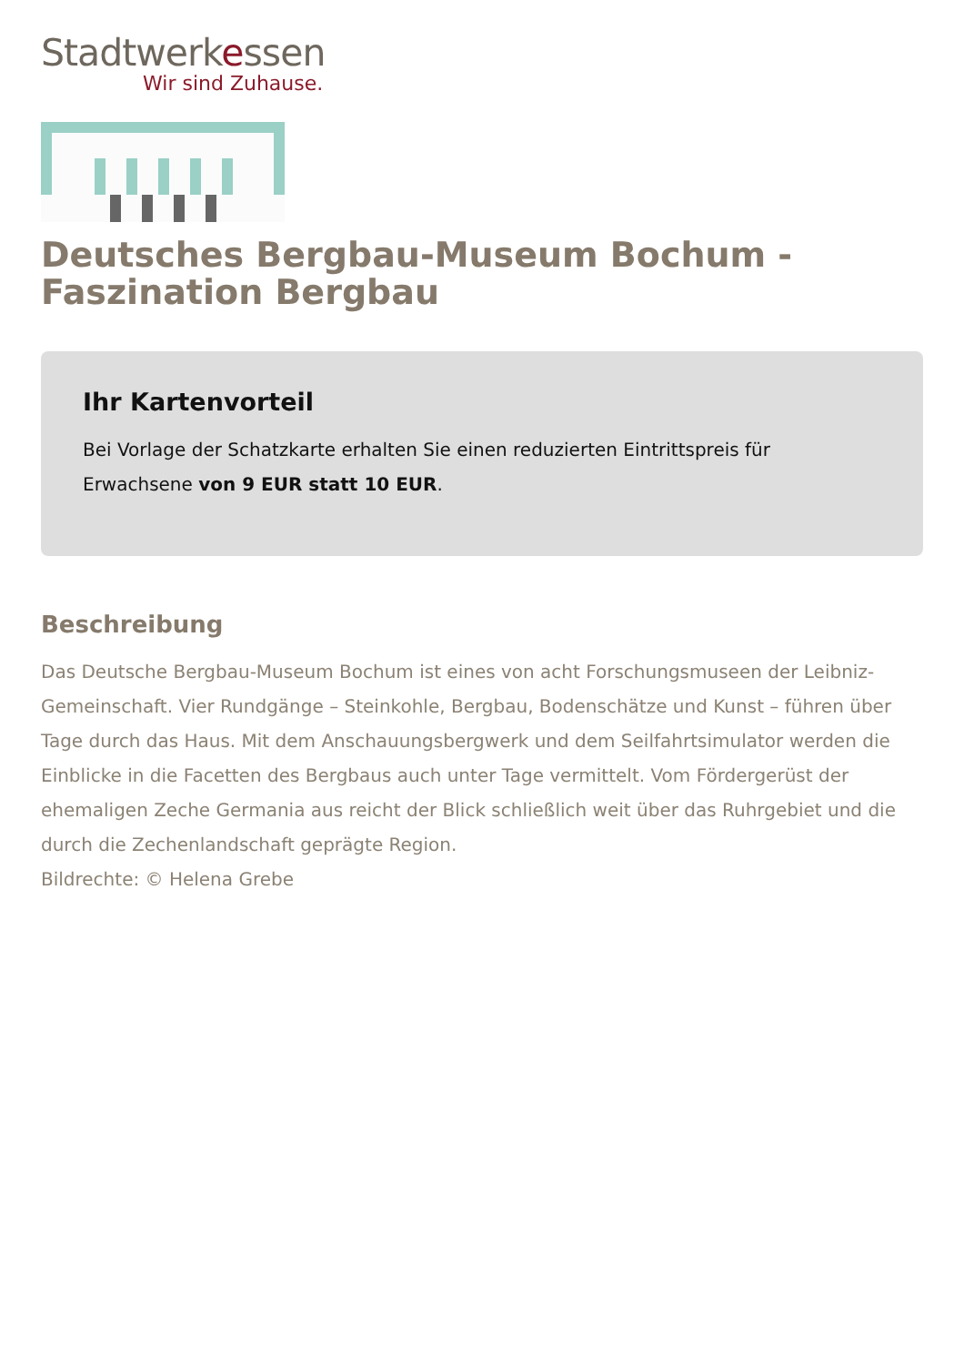Stadtwerkessen
Wir sind Zuhause.
Deutsches Bergbau-Museum Bochum - Faszination Bergbau
Ihr Kartenvorteil
Bei Vorlage der Schatzkarte erhalten Sie einen reduzierten Eintrittspreis für Erwachsene von 9 EUR statt 10 EUR.
Beschreibung
Das Deutsche Bergbau-Museum Bochum ist eines von acht Forschungsmuseen der Leibniz-Gemeinschaft. Vier Rundgänge – Steinkohle, Bergbau, Bodenschätze und Kunst – führen über Tage durch das Haus. Mit dem Anschauungsbergwerk und dem Seilfahrtsimulator werden die Einblicke in die Facetten des Bergbaus auch unter Tage vermittelt. Vom Fördergerüst der ehemaligen Zeche Germania aus reicht der Blick schließlich weit über das Ruhrgebiet und die durch die Zechenlandschaft geprägte Region.
Bildrechte: © Helena Grebe